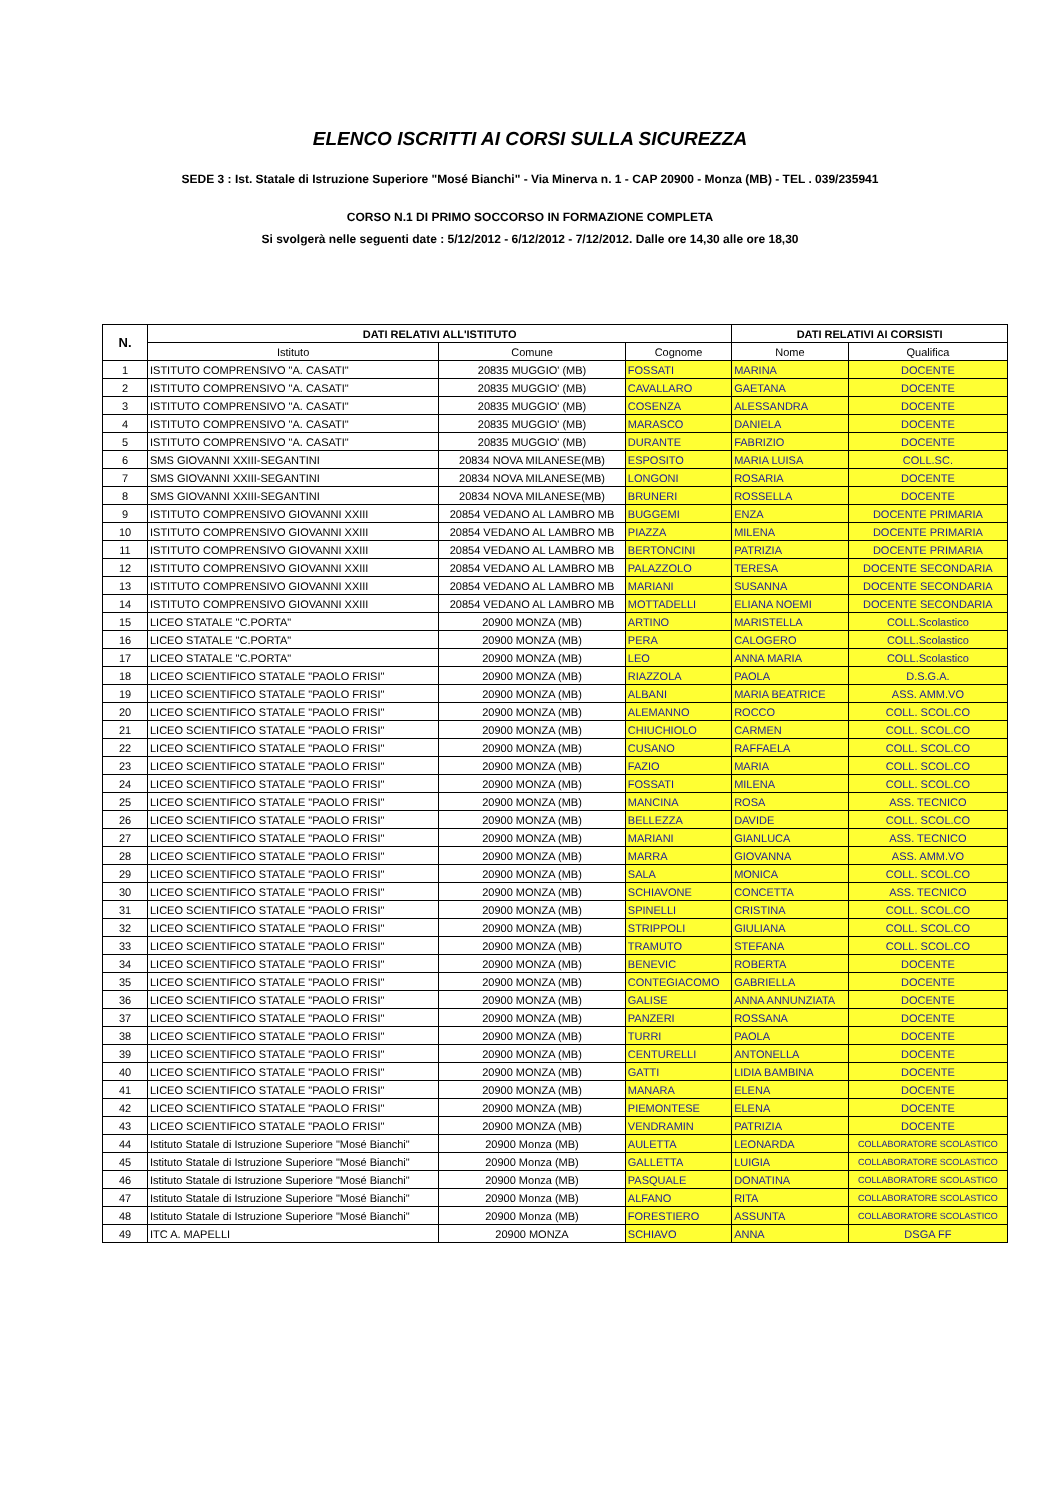ELENCO ISCRITTI AI CORSI SULLA SICUREZZA
SEDE 3 : Ist. Statale di Istruzione Superiore "Mosé Bianchi" - Via Minerva n. 1 - CAP 20900 - Monza (MB) - TEL . 039/235941
CORSO N.1 DI PRIMO SOCCORSO IN FORMAZIONE COMPLETA
Si svolgerà nelle seguenti date : 5/12/2012 - 6/12/2012 - 7/12/2012. Dalle ore 14,30 alle ore 18,30
| N. | DATI RELATIVI ALL'ISTITUTO | | | DATI RELATIVI AI CORSISTI | |
| --- | --- | --- | --- | --- | --- |
| | Istituto | Comune | Cognome | Nome | Qualifica |
| 1 | ISTITUTO COMPRENSIVO "A. CASATI" | 20835 MUGGIO' (MB) | FOSSATI | MARINA | DOCENTE |
| 2 | ISTITUTO COMPRENSIVO "A. CASATI" | 20835 MUGGIO' (MB) | CAVALLARO | GAETANA | DOCENTE |
| 3 | ISTITUTO COMPRENSIVO "A. CASATI" | 20835 MUGGIO' (MB) | COSENZA | ALESSANDRA | DOCENTE |
| 4 | ISTITUTO COMPRENSIVO "A. CASATI" | 20835 MUGGIO' (MB) | MARASCO | DANIELA | DOCENTE |
| 5 | ISTITUTO COMPRENSIVO "A. CASATI" | 20835 MUGGIO' (MB) | DURANTE | FABRIZIO | DOCENTE |
| 6 | SMS GIOVANNI XXIII-SEGANTINI | 20834 NOVA MILANESE(MB) | ESPOSITO | MARIA LUISA | COLL.SC. |
| 7 | SMS GIOVANNI XXIII-SEGANTINI | 20834 NOVA MILANESE(MB) | LONGONI | ROSARIA | DOCENTE |
| 8 | SMS GIOVANNI XXIII-SEGANTINI | 20834 NOVA MILANESE(MB) | BRUNERI | ROSSELLA | DOCENTE |
| 9 | ISTITUTO COMPRENSIVO GIOVANNI XXIII | 20854 VEDANO AL LAMBRO MB | BUGGEMI | ENZA | DOCENTE PRIMARIA |
| 10 | ISTITUTO COMPRENSIVO GIOVANNI XXIII | 20854 VEDANO AL LAMBRO MB | PIAZZA | MILENA | DOCENTE PRIMARIA |
| 11 | ISTITUTO COMPRENSIVO GIOVANNI XXIII | 20854 VEDANO AL LAMBRO MB | BERTONCINI | PATRIZIA | DOCENTE PRIMARIA |
| 12 | ISTITUTO COMPRENSIVO GIOVANNI XXIII | 20854 VEDANO AL LAMBRO MB | PALAZZOLO | TERESA | DOCENTE SECONDARIA |
| 13 | ISTITUTO COMPRENSIVO GIOVANNI XXIII | 20854 VEDANO AL LAMBRO MB | MARIANI | SUSANNA | DOCENTE SECONDARIA |
| 14 | ISTITUTO COMPRENSIVO GIOVANNI XXIII | 20854 VEDANO AL LAMBRO MB | MOTTADELLI | ELIANA NOEMI | DOCENTE SECONDARIA |
| 15 | LICEO STATALE "C.PORTA" | 20900 MONZA (MB) | ARTINO | MARISTELLA | COLL.Scolastico |
| 16 | LICEO STATALE "C.PORTA" | 20900 MONZA (MB) | PERA | CALOGERO | COLL.Scolastico |
| 17 | LICEO STATALE "C.PORTA" | 20900 MONZA (MB) | LEO | ANNA MARIA | COLL.Scolastico |
| 18 | LICEO SCIENTIFICO STATALE "PAOLO FRISI" | 20900 MONZA (MB) | RIAZZOLA | PAOLA | D.S.G.A. |
| 19 | LICEO SCIENTIFICO STATALE "PAOLO FRISI" | 20900 MONZA (MB) | ALBANI | MARIA BEATRICE | ASS. AMM.VO |
| 20 | LICEO SCIENTIFICO STATALE "PAOLO FRISI" | 20900 MONZA (MB) | ALEMANNO | ROCCO | COLL. SCOL.CO |
| 21 | LICEO SCIENTIFICO STATALE "PAOLO FRISI" | 20900 MONZA (MB) | CHIUCHIOLO | CARMEN | COLL. SCOL.CO |
| 22 | LICEO SCIENTIFICO STATALE "PAOLO FRISI" | 20900 MONZA (MB) | CUSANO | RAFFAELA | COLL. SCOL.CO |
| 23 | LICEO SCIENTIFICO STATALE "PAOLO FRISI" | 20900 MONZA (MB) | FAZIO | MARIA | COLL. SCOL.CO |
| 24 | LICEO SCIENTIFICO STATALE "PAOLO FRISI" | 20900 MONZA (MB) | FOSSATI | MILENA | COLL. SCOL.CO |
| 25 | LICEO SCIENTIFICO STATALE "PAOLO FRISI" | 20900 MONZA (MB) | MANCINA | ROSA | ASS. TECNICO |
| 26 | LICEO SCIENTIFICO STATALE "PAOLO FRISI" | 20900 MONZA (MB) | BELLEZZA | DAVIDE | COLL. SCOL.CO |
| 27 | LICEO SCIENTIFICO STATALE "PAOLO FRISI" | 20900 MONZA (MB) | MARIANI | GIANLUCA | ASS. TECNICO |
| 28 | LICEO SCIENTIFICO STATALE "PAOLO FRISI" | 20900 MONZA (MB) | MARRA | GIOVANNA | ASS. AMM.VO |
| 29 | LICEO SCIENTIFICO STATALE "PAOLO FRISI" | 20900 MONZA (MB) | SALA | MONICA | COLL. SCOL.CO |
| 30 | LICEO SCIENTIFICO STATALE "PAOLO FRISI" | 20900 MONZA (MB) | SCHIAVONE | CONCETTA | ASS. TECNICO |
| 31 | LICEO SCIENTIFICO STATALE "PAOLO FRISI" | 20900 MONZA (MB) | SPINELLI | CRISTINA | COLL. SCOL.CO |
| 32 | LICEO SCIENTIFICO STATALE "PAOLO FRISI" | 20900 MONZA (MB) | STRIPPOLI | GIULIANA | COLL. SCOL.CO |
| 33 | LICEO SCIENTIFICO STATALE "PAOLO FRISI" | 20900 MONZA (MB) | TRAMUTO | STEFANA | COLL. SCOL.CO |
| 34 | LICEO SCIENTIFICO STATALE "PAOLO FRISI" | 20900 MONZA (MB) | BENEVIC | ROBERTA | DOCENTE |
| 35 | LICEO SCIENTIFICO STATALE "PAOLO FRISI" | 20900 MONZA (MB) | CONTEGIACOMO | GABRIELLA | DOCENTE |
| 36 | LICEO SCIENTIFICO STATALE "PAOLO FRISI" | 20900 MONZA (MB) | GALISE | ANNA ANNUNZIATA | DOCENTE |
| 37 | LICEO SCIENTIFICO STATALE "PAOLO FRISI" | 20900 MONZA (MB) | PANZERI | ROSSANA | DOCENTE |
| 38 | LICEO SCIENTIFICO STATALE "PAOLO FRISI" | 20900 MONZA (MB) | TURRI | PAOLA | DOCENTE |
| 39 | LICEO SCIENTIFICO STATALE "PAOLO FRISI" | 20900 MONZA (MB) | CENTURELLI | ANTONELLA | DOCENTE |
| 40 | LICEO SCIENTIFICO STATALE "PAOLO FRISI" | 20900 MONZA (MB) | GATTI | LIDIA BAMBINA | DOCENTE |
| 41 | LICEO SCIENTIFICO STATALE "PAOLO FRISI" | 20900 MONZA (MB) | MANARA | ELENA | DOCENTE |
| 42 | LICEO SCIENTIFICO STATALE "PAOLO FRISI" | 20900 MONZA (MB) | PIEMONTESE | ELENA | DOCENTE |
| 43 | LICEO SCIENTIFICO STATALE "PAOLO FRISI" | 20900 MONZA (MB) | VENDRAMIN | PATRIZIA | DOCENTE |
| 44 | Istituto Statale di Istruzione Superiore "Mosé Bianchi" | 20900 Monza (MB) | AULETTA | LEONARDA | COLLABORATORE SCOLASTICO |
| 45 | Istituto Statale di Istruzione Superiore "Mosé Bianchi" | 20900 Monza (MB) | GALLETTA | LUIGIA | COLLABORATORE SCOLASTICO |
| 46 | Istituto Statale di Istruzione Superiore "Mosé Bianchi" | 20900 Monza (MB) | PASQUALE | DONATINA | COLLABORATORE SCOLASTICO |
| 47 | Istituto Statale di Istruzione Superiore "Mosé Bianchi" | 20900 Monza (MB) | ALFANO | RITA | COLLABORATORE SCOLASTICO |
| 48 | Istituto Statale di Istruzione Superiore "Mosé Bianchi" | 20900 Monza (MB) | FORESTIERO | ASSUNTA | COLLABORATORE SCOLASTICO |
| 49 | ITC A. MAPELLI | 20900 MONZA | SCHIAVO | ANNA | DSGA FF |